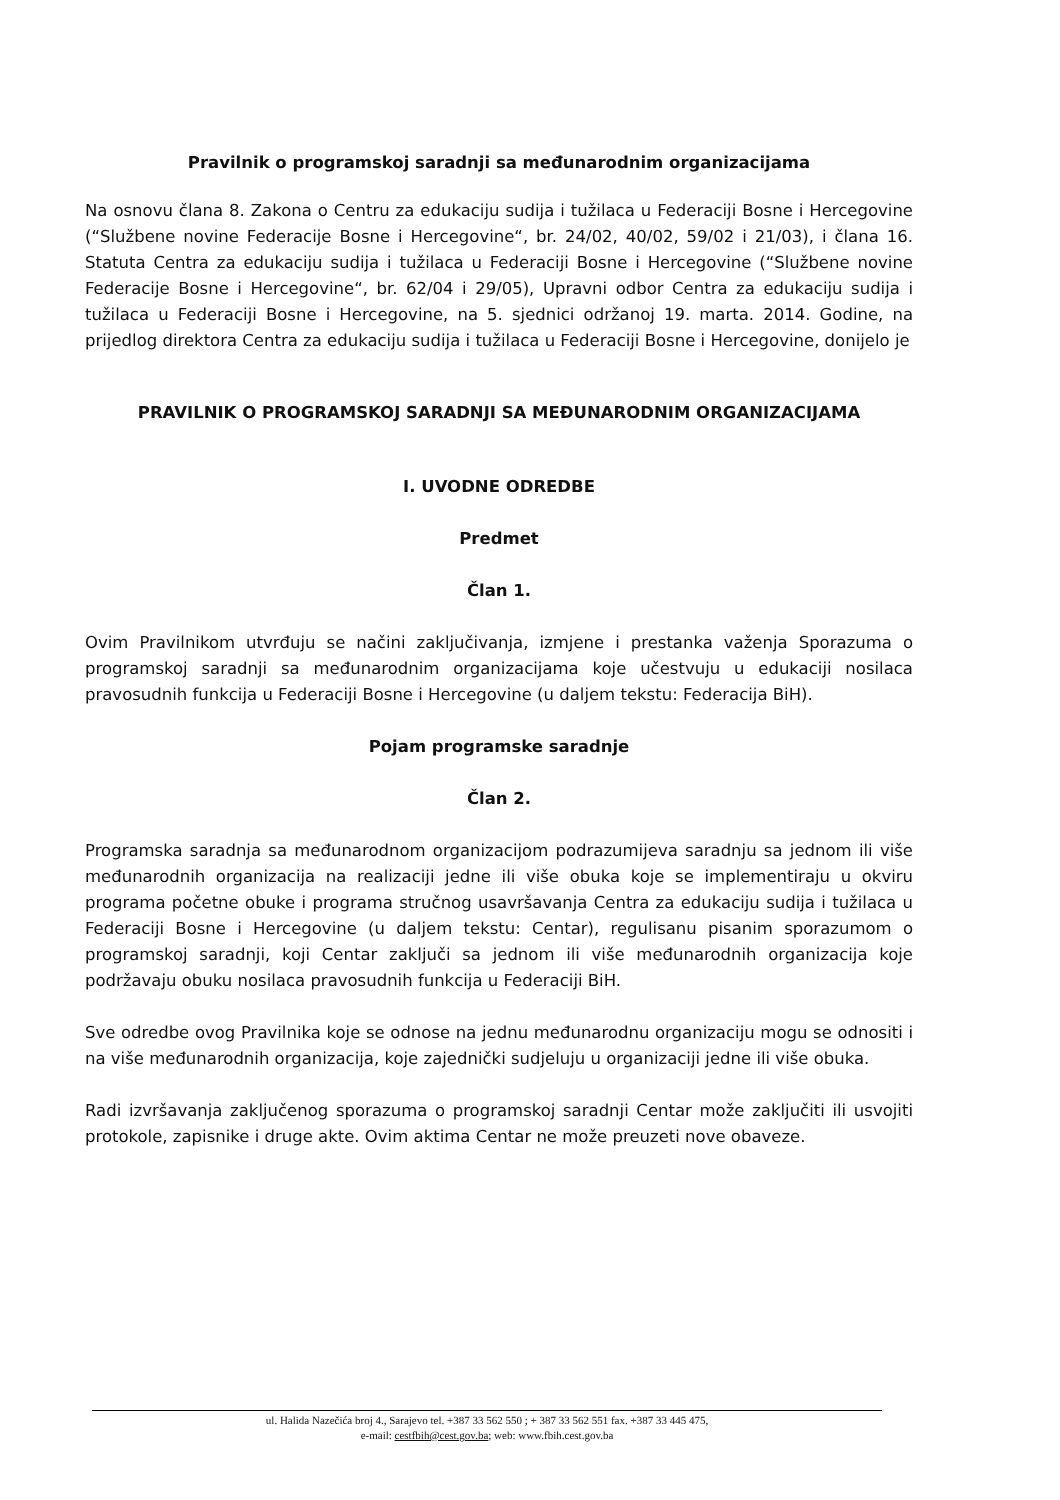Pravilnik o programskoj saradnji sa međunarodnim organizacijama
Na osnovu člana 8. Zakona o Centru za edukaciju sudija i tužilaca u Federaciji Bosne i Hercegovine (“Službene novine Federacije Bosne i Hercegovine“, br. 24/02, 40/02, 59/02 i 21/03), i člana 16. Statuta Centra za edukaciju sudija i tužilaca u Federaciji Bosne i Hercegovine (“Službene novine Federacije Bosne i Hercegovine“, br. 62/04 i 29/05), Upravni odbor Centra za edukaciju sudija i tužilaca u Federaciji Bosne i Hercegovine, na 5. sjednici održanoj 19. marta. 2014. Godine, na prijedlog direktora Centra za edukaciju sudija i tužilaca u Federaciji Bosne i Hercegovine, donijelo je
PRAVILNIK O PROGRAMSKOJ SARADNJI SA MEĐUNARODNIM ORGANIZACIJAMA
I. UVODNE ODREDBE
Predmet
Član 1.
Ovim Pravilnikom utvrđuju se načini zaključivanja, izmjene i prestanka važenja Sporazuma o programskoj saradnji sa međunarodnim organizacijama koje učestvuju u edukaciji nosilaca pravosudnih funkcija u Federaciji Bosne i Hercegovine (u daljem tekstu: Federacija BiH).
Pojam programske saradnje
Član 2.
Programska saradnja sa međunarodnom organizacijom podrazumijeva saradnju sa jednom ili više međunarodnih organizacija na realizaciji jedne ili više obuka koje se implementiraju u okviru programa početne obuke i programa stručnog usavršavanja Centra za edukaciju sudija i tužilaca u Federaciji Bosne i Hercegovine (u daljem tekstu: Centar), regulisanu pisanim sporazumom o programskoj saradnji, koji Centar zaključi sa jednom ili više međunarodnih organizacija koje podržavaju obuku nosilaca pravosudnih funkcija u Federaciji BiH.
Sve odredbe ovog Pravilnika koje se odnose na jednu međunarodnu organizaciju mogu se odnositi i na više međunarodnih organizacija, koje zajednički sudjeluju u organizaciji jedne ili više obuka.
Radi izvršavanja zaključenog sporazuma o programskoj saradnji Centar može zaključiti ili usvojiti protokole, zapisnike i druge akte. Ovim aktima Centar ne može preuzeti nove obaveze.
ul. Halida Nazečića broj 4., Sarajevo tel. +387 33 562 550 ; + 387 33 562 551 fax. +387 33 445 475,
e-mail: cestfbih@cest.gov.ba; web: www.fbih.cest.gov.ba